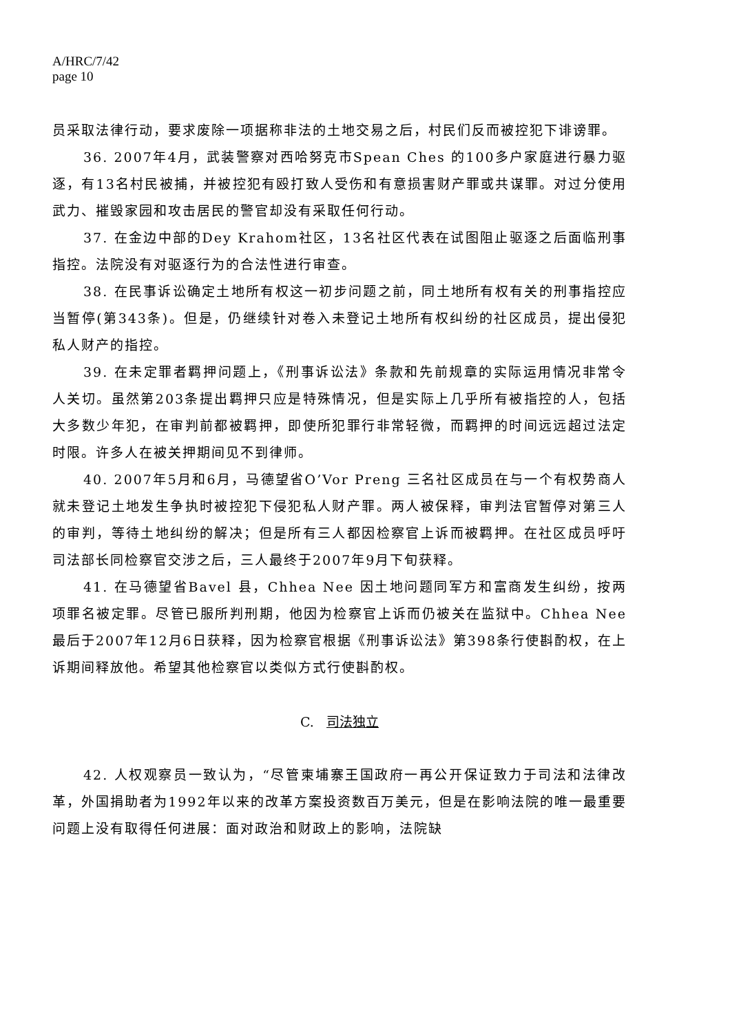A/HRC/7/42
page 10
员采取法律行动，要求废除一项据称非法的土地交易之后，村民们反而被控犯下诽谤罪。
36. 2007年4月，武装警察对西哈努克市Spean Ches 的100多户家庭进行暴力驱逐，有13名村民被捕，并被控犯有殴打致人受伤和有意损害财产罪或共谋罪。对过分使用武力、摧毁家园和攻击居民的警官却没有采取任何行动。
37. 在金边中部的Dey Krahom社区，13名社区代表在试图阻止驱逐之后面临刑事指控。法院没有对驱逐行为的合法性进行审查。
38. 在民事诉讼确定土地所有权这一初步问题之前，同土地所有权有关的刑事指控应当暂停(第343条)。但是，仍继续针对卷入未登记土地所有权纠纷的社区成员，提出侵犯私人财产的指控。
39. 在未定罪者羁押问题上，《刑事诉讼法》条款和先前规章的实际运用情况非常令人关切。虽然第203条提出羁押只应是特殊情况，但是实际上几乎所有被指控的人，包括大多数少年犯，在审判前都被羁押，即使所犯罪行非常轻微，而羁押的时间远远超过法定时限。许多人在被关押期间见不到律师。
40. 2007年5月和6月，马德望省O’Vor Preng 三名社区成员在与一个有权势商人就未登记土地发生争执时被控犯下侵犯私人财产罪。两人被保释，审判法官暂停对第三人的审判，等待土地纠纷的解决；但是所有三人都因检察官上诉而被羁押。在社区成员呼吁司法部长同检察官交涉之后，三人最终于2007年9月下旬获释。
41. 在马德望省Bavel 县，Chhea Nee 因土地问题同军方和富商发生纠纷，按两项罪名被定罪。尽管已服所判刑期，他因为检察官上诉而仍被关在监狱中。Chhea Nee 最后于2007年12月6日获释，因为检察官根据《刑事诉讼法》第398条行使斟酌权，在上诉期间释放他。希望其他检察官以类似方式行使斟酌权。
C. 司法独立
42. 人权观察员一致认为，“尽管柬埔寨王国政府一再公开保证致力于司法和法律改革，外国捐助者为1992年以来的改革方案投资数百万美元，但是在影响法院的唯一最重要问题上没有取得任何进展：面对政治和财政上的影响，法院缺